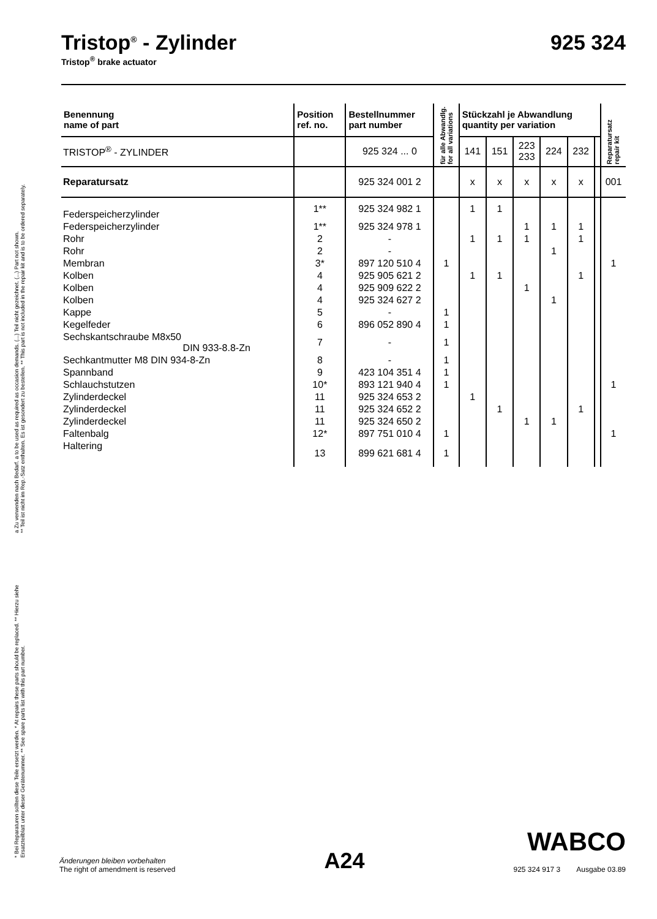a Zu verwenden nach Bedarf. a to be used as required as occasion demands. (...) Teil nicht gezeichnet. (...) Part not shown.
** Teil ist nicht im Rep.-Satz enthalten. Es ist gesondert zu bestellen. ** This part is not included in the repair kit and is to be ordered separately.
* Bei Reparaturen sollten diese Teile ersetzt werden. * At repairs these parts should be replaced. ** Hierzu siehe Ersatzteilblatt unter dieser Gerätenummer. ** See spare parts list with this part number.
Tristop<sup>®</sup> - Zylinder 925 324
Tristop<sup>®</sup> brake actuator
| Benennung name of part | Position ref. no. | Bestellnummer part number | für alle Abwandlg. for all variations | Stückzahl je Abwandlung quantity per variation | | | | | | Reparatursatz repair kit |
| --- | --- | --- | --- | --- | --- | --- | --- | --- | --- | --- |
| TRISTOP<sup>®</sup> - ZYLINDER | | 925 324 ... 0 | | 141 | 151 | 223 233 | 224 | 232 | | |
| Reparatursatz | | 925 324 001 2 | | x | x | x | x | x | | 001 |
| Federspeicherzylinder | 1** | 925 324 982 1 | | 1 | 1 | | | | | |
| Federspeicherzylinder | 1** | 925 324 978 1 | | | | 1 | 1 | 1 | | |
| Rohr | 2 | - | | 1 | 1 | 1 | | 1 | | |
| Rohr | 2 | - | | | | | 1 | | | |
| Membran | 3* | 897 120 510 4 | 1 | | | | | | | 1 |
| Kolben | 4 | 925 905 621 2 | | 1 | 1 | | | 1 | | |
| Kolben | 4 | 925 909 622 2 | | | | 1 | | | | |
| Kolben | 4 | 925 324 627 2 | | | | | 1 | | | |
| Kappe | 5 | - | 1 | | | | | | | |
| Kegelfeder | 6 | 896 052 890 4 | 1 | | | | | | | |
| Sechskantschraube M8x50 DIN 933-8.8-Zn | 7 | - | 1 | | | | | | | |
| Sechkantmutter M8 DIN 934-8-Zn | 8 | - | 1 | | | | | | | |
| Spannband | 9 | 423 104 351 4 | 1 | | | | | | | |
| Schlauchstutzen | 10* | 893 121 940 4 | 1 | | | | | | | 1 |
| Zylinderdeckel | 11 | 925 324 653 2 | | 1 | | | | | | |
| Zylinderdeckel | 11 | 925 324 652 2 | | | 1 | | | 1 | | |
| Zylinderdeckel | 11 | 925 324 650 2 | | | | 1 | 1 | | | |
| Faltenbalg | 12* | 897 751 010 4 | 1 | | | | | | | 1 |
| Haltering | 13 | 899 621 681 4 | 1 | | | | | | | |
Änderungen bleiben vorbehalten
The right of amendment is reserved
A24
WABCO
925 324 917 3 Ausgabe 03.89